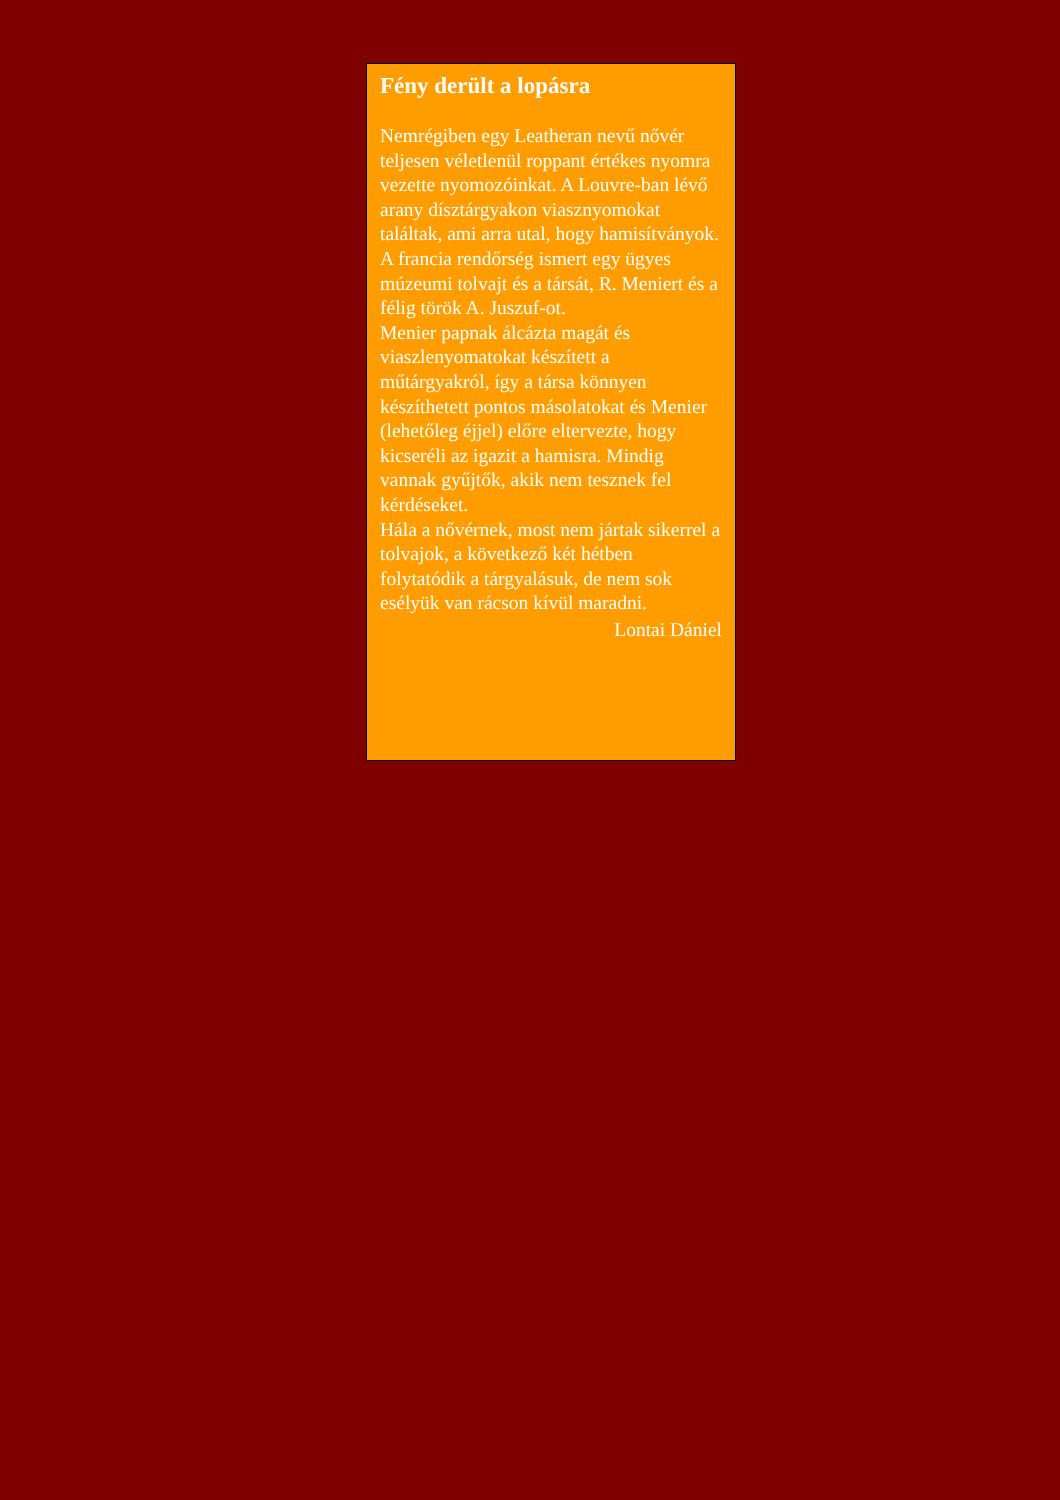Fény derült a lopásra
Nemrégiben egy Leatheran nevű nővér teljesen véletlenül roppant értékes nyomra vezette nyomozóinkat. A Louvre-ban lévő arany dísztárgyakon viasznyomokat találtak, ami arra utal, hogy hamisítványok. A francia rendőrség ismert egy ügyes múzeumi tolvajt és a társát, R. Meniert és a félig török A. Juszuf-ot.
Menier papnak álcázta magát és viaszlenyomatokat készített a műtárgyakról, így a társa könnyen készíthetett pontos másolatokat és Menier (lehetőleg éjjel) előre eltervezte, hogy kicseréli az igazit a hamisra. Mindig vannak gyűjtők, akik nem tesznek fel kérdéseket.
Hála a nővérnek, most nem jártak sikerrel a tolvajok, a következő két hétben folytatódik a tárgyalásuk, de nem sok esélyük van rácson kívül maradni.
Lontai Dániel